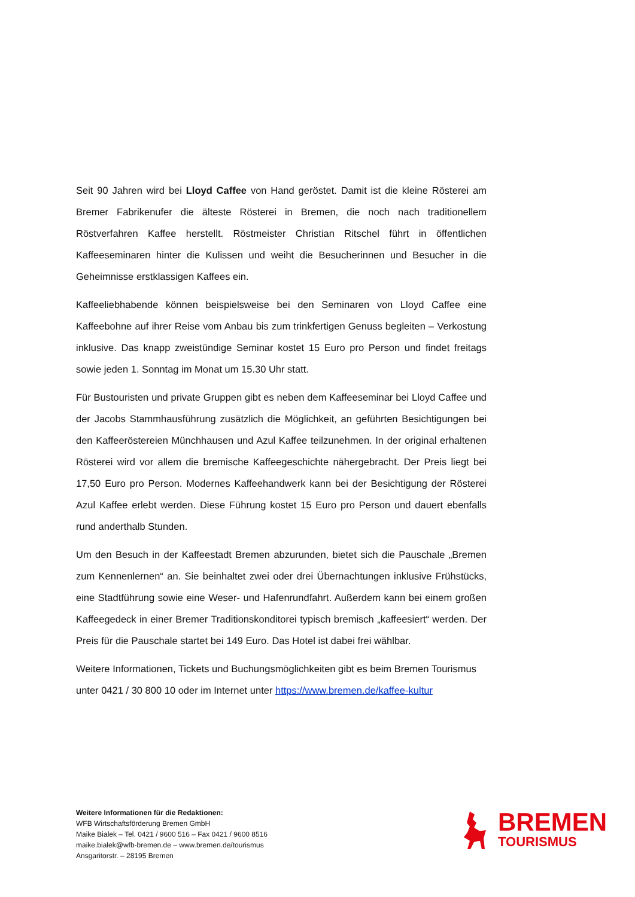Seit 90 Jahren wird bei Lloyd Caffee von Hand geröstet. Damit ist die kleine Rösterei am Bremer Fabrikenufer die älteste Rösterei in Bremen, die noch nach traditionellem Röstverfahren Kaffee herstellt. Röstmeister Christian Ritschel führt in öffentlichen Kaffeeseminaren hinter die Kulissen und weiht die Besucherinnen und Besucher in die Geheimnisse erstklassigen Kaffees ein.
Kaffeeliebhabende können beispielsweise bei den Seminaren von Lloyd Caffee eine Kaffeebohne auf ihrer Reise vom Anbau bis zum trinkfertigen Genuss begleiten – Verkostung inklusive. Das knapp zweistündige Seminar kostet 15 Euro pro Person und findet freitags sowie jeden 1. Sonntag im Monat um 15.30 Uhr statt.
Für Bustouristen und private Gruppen gibt es neben dem Kaffeeseminar bei Lloyd Caffee und der Jacobs Stammhausführung zusätzlich die Möglichkeit, an geführten Besichtigungen bei den Kaffeeröstereien Münchhausen und Azul Kaffee teilzunehmen. In der original erhaltenen Rösterei wird vor allem die bremische Kaffeegeschichte nähergebracht. Der Preis liegt bei 17,50 Euro pro Person. Modernes Kaffeehandwerk kann bei der Besichtigung der Rösterei Azul Kaffee erlebt werden. Diese Führung kostet 15 Euro pro Person und dauert ebenfalls rund anderthalb Stunden.
Um den Besuch in der Kaffeestadt Bremen abzurunden, bietet sich die Pauschale „Bremen zum Kennenlernen“ an. Sie beinhaltet zwei oder drei Übernachtungen inklusive Frühstücks, eine Stadtführung sowie eine Weser- und Hafenrundfahrt. Außerdem kann bei einem großen Kaffeegedeck in einer Bremer Traditionskonditorei typisch bremisch „kaffeesiert“ werden. Der Preis für die Pauschale startet bei 149 Euro. Das Hotel ist dabei frei wählbar.
Weitere Informationen, Tickets und Buchungsmöglichkeiten gibt es beim Bremen Tourismus unter 0421 / 30 800 10 oder im Internet unter https://www.bremen.de/kaffee-kultur
Weitere Informationen für die Redaktionen:
WFB Wirtschaftsförderung Bremen GmbH
Maike Bialek – Tel. 0421 / 9600 516 – Fax 0421 / 9600 8516
maike.bialek@wfb-bremen.de – www.bremen.de/tourismus
Ansgaritorstr. – 28195 Bremen
BREMEN
TOURISMUS